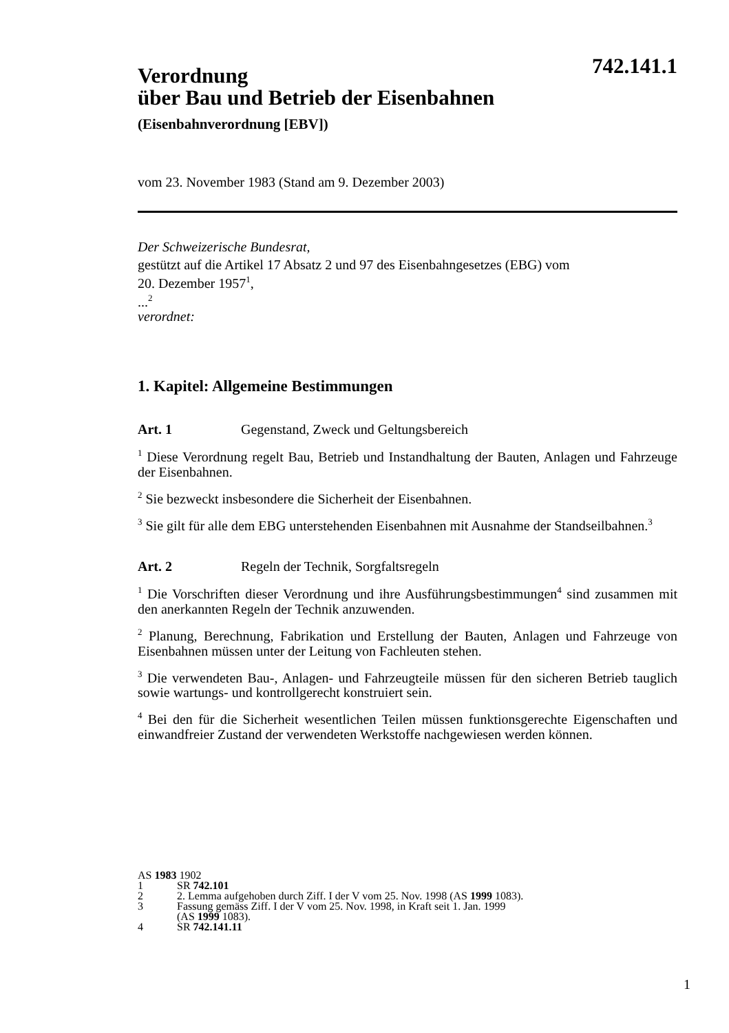742.141.1
Verordnung
über Bau und Betrieb der Eisenbahnen
(Eisenbahnverordnung [EBV])
vom 23. November 1983 (Stand am 9. Dezember 2003)
Der Schweizerische Bundesrat,
gestützt auf die Artikel 17 Absatz 2 und 97 des Eisenbahngesetzes (EBG) vom
20. Dezember 1957<sup>1</sup>,
...<sup>2</sup>
verordnet:
1. Kapitel: Allgemeine Bestimmungen
Art. 1 Gegenstand, Zweck und Geltungsbereich
<sup>1</sup> Diese Verordnung regelt Bau, Betrieb und Instandhaltung der Bauten, Anlagen und Fahrzeuge der Eisenbahnen.
<sup>2</sup> Sie bezweckt insbesondere die Sicherheit der Eisenbahnen.
<sup>3</sup> Sie gilt für alle dem EBG unterstehenden Eisenbahnen mit Ausnahme der Standseilbahnen.<sup>3</sup>
Art. 2 Regeln der Technik, Sorgfaltsregeln
<sup>1</sup> Die Vorschriften dieser Verordnung und ihre Ausführungsbestimmungen<sup>4</sup> sind zusammen mit den anerkannten Regeln der Technik anzuwenden.
<sup>2</sup> Planung, Berechnung, Fabrikation und Erstellung der Bauten, Anlagen und Fahrzeuge von Eisenbahnen müssen unter der Leitung von Fachleuten stehen.
<sup>3</sup> Die verwendeten Bau-, Anlagen- und Fahrzeugteile müssen für den sicheren Betrieb tauglich sowie wartungs- und kontrollgerecht konstruiert sein.
<sup>4</sup> Bei den für die Sicherheit wesentlichen Teilen müssen funktionsgerechte Eigenschaften und einwandfreier Zustand der verwendeten Werkstoffe nachgewiesen werden können.
AS 1983 1902
1 SR 742.101
2 2. Lemma aufgehoben durch Ziff. I der V vom 25. Nov. 1998 (AS 1999 1083).
3 Fassung gemäss Ziff. I der V vom 25. Nov. 1998, in Kraft seit 1. Jan. 1999
(AS 1999 1083).
4 SR 742.141.11
1